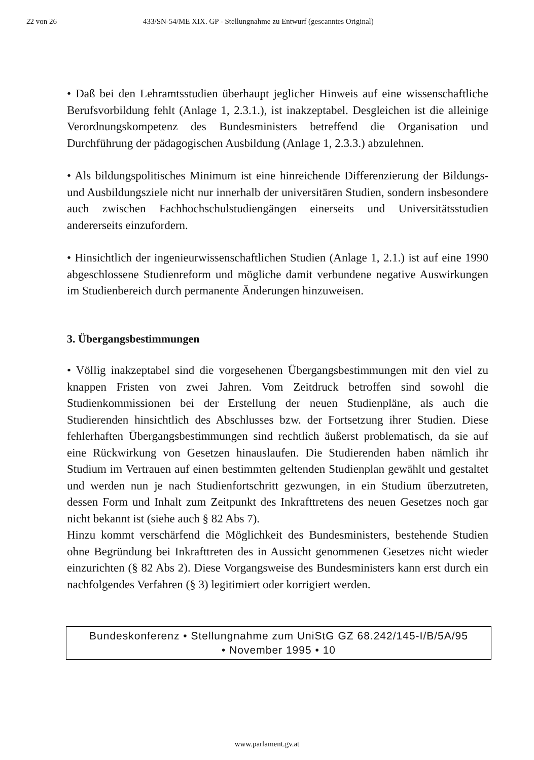22 von 26 433/SN-54/ME XIX. GP - Stellungnahme zu Entwurf (gescanntes Original)
• Daß bei den Lehramtsstudien überhaupt jeglicher Hinweis auf eine wissenschaftliche Berufsvorbildung fehlt (Anlage 1, 2.3.1.), ist inakzeptabel. Desgleichen ist die alleinige Verordnungskompetenz des Bundesministers betreffend die Organisation und Durchführung der pädagogischen Ausbildung (Anlage 1, 2.3.3.) abzulehnen.
• Als bildungspolitisches Minimum ist eine hinreichende Differenzierung der Bildungs- und Ausbildungsziele nicht nur innerhalb der universitären Studien, sondern insbesondere auch zwischen Fachhochschulstudiengängen einerseits und Universitätsstudien andererseits einzufordern.
• Hinsichtlich der ingenieurwissenschaftlichen Studien (Anlage 1, 2.1.) ist auf eine 1990 abgeschlossene Studienreform und mögliche damit verbundene negative Auswirkungen im Studienbereich durch permanente Änderungen hinzuweisen.
3. Übergangsbestimmungen
• Völlig inakzeptabel sind die vorgesehenen Übergangsbestimmungen mit den viel zu knappen Fristen von zwei Jahren. Vom Zeitdruck betroffen sind sowohl die Studienkommissionen bei der Erstellung der neuen Studienpläne, als auch die Studierenden hinsichtlich des Abschlusses bzw. der Fortsetzung ihrer Studien. Diese fehlerhaften Übergangsbestimmungen sind rechtlich äußerst problematisch, da sie auf eine Rückwirkung von Gesetzen hinauslaufen. Die Studierenden haben nämlich ihr Studium im Vertrauen auf einen bestimmten geltenden Studienplan gewählt und gestaltet und werden nun je nach Studienfortschritt gezwungen, in ein Studium überzutreten, dessen Form und Inhalt zum Zeitpunkt des Inkrafttretens des neuen Gesetzes noch gar nicht bekannt ist (siehe auch § 82 Abs 7).
Hinzu kommt verschärfend die Möglichkeit des Bundesministers, bestehende Studien ohne Begründung bei Inkrafttreten des in Aussicht genommenen Gesetzes nicht wieder einzurichten (§ 82 Abs 2). Diese Vorgangsweise des Bundesministers kann erst durch ein nachfolgendes Verfahren (§ 3) legitimiert oder korrigiert werden.
Bundeskonferenz • Stellungnahme zum UniStG GZ 68.242/145-I/B/5A/95
• November 1995 • 10
www.parlament.gv.at